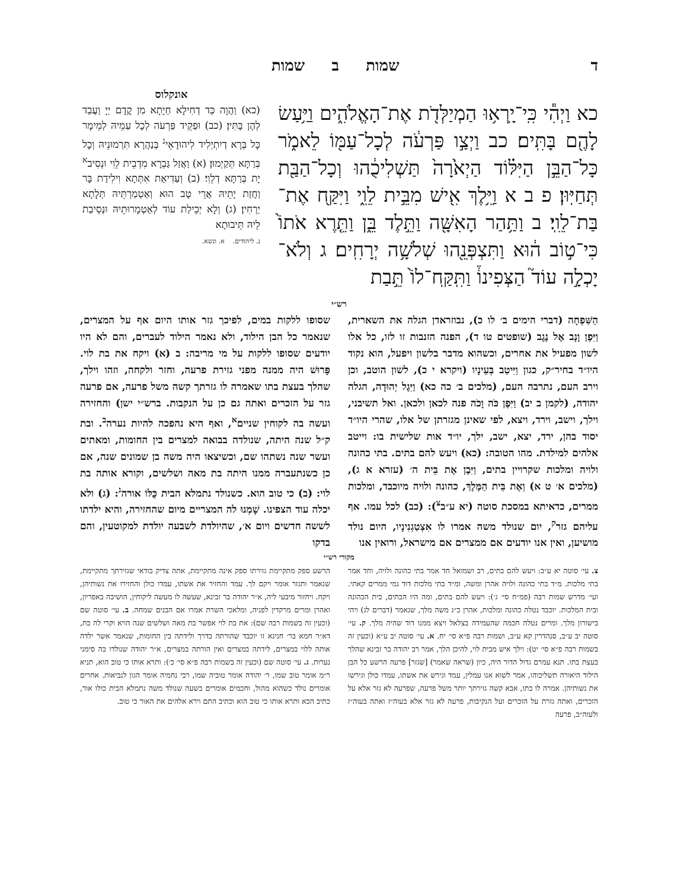ד שמות ב שמות
כא וַיְהִ֕י כִּֽי־יָֽרְא֥וּ הַמְיַלְּדֹ֖ת אֶת־הָאֱלֹהִ֑ים וַיַּ֥עַשׂ לָהֶ֖ם בָּתִּֽים׃ כב וַיְצַ֣ו פַּרְעֹ֔ה לְכָל־עַמּ֖וֹ לֵאמֹ֑ר כָּל־הַבֵּ֣ן הַיִּלּ֗וֹד הַיְאֹ֙רָה֙ תַּשְׁלִיכֻ֔הוּ וְכָל־הַבַּ֖ת תְּחַיּֽוּן׃ פ ב א וַיֵּ֥לֶךְ אִ֖ישׁ מִבֵּ֣ית לֵוִ֑י וַיִּקַּ֖ח אֶת־בַּת־לֵוִֽי׃ ב וַתַּ֥הַר הָאִשָּׁ֖ה וַתֵּ֣לֶד בֵּ֑ן וַתֵּ֤רֶא אֹתוֹ֙ כִּי־ט֣וֹב ה֔וּא וַתִּצְפְּנֵ֖הוּ שְׁלֹשָׁ֥ה יְרָחִֽים׃ ג וְלֹא־יָכְלָ֣ה עוֹד֮ הַצְּפִינוֹ֒ וַתִּֽקַּֽח־לוֹ֙ תֵּ֣בַת
אונקלוס
(כא) וַהֲוָה כַּד דְחִילָא חַיָתָא מִן קֳדָם יְיָ וַעֲבַד לְהֶן בָּתִּין׃ (כב) וּפַקֵיד פַּרְעֹה לְכָל עַמֵיהּ לְמֵימָר כָּל בְּרָא דְיִתְיְלִיד לִיהוּדָאֵי<sup>נ</sup> בְּנַהֲרָא תִּרְמוּנֵיהּ וְכָל בְּרַתָּא תְּקַיְמוּן׃ (א) וַאֲזַל גַּבְרָא מִדְבֵית לֵוִי וּנְסִיב<sup>א</sup> יָת בְּרַתָּא דְלֵוִי׃ (ב) וְעַדִיאַת אִתְּתָא וִילִידַת בָּר וַחֲזַת יָתֵיהּ אֲרֵי טָב הוּא וְאַטְמַרְתֵּיהּ תְּלָתָא יַרְחִין׃ (ג) וְלָא יְכֵילַת עוֹד לְאַטְמָרוּתֵיהּ וּנְסֵיבַת לֵיהּ תֵּיבוּתָא
נ. ליהודים. א. ונשא.
רש״י
הַשִּׁפְחָה (דברי הימים ב׳ לו כ), נבוזראדן הגלה את השארית, וַיִּפֶן וָנָב אֶל נֶגֶב (שופטים טו ד), הפנה הזנבות זו לזו, כל אלו לשון מפעיל את אחרים, וכשהוא מדבר בלשון ויפעל, הוא נקוד היו״ד בחיר״ק, כגון וַיִּיטַב בְּעֵינָיו (ויקרא י כ), לשון הוטב, וכן וירב העם, נתרבה העם, (מלכים ב׳ כה כא) וַיִּגֶל יְהוּדָה, הגלה יהודה, (לקמן ב יב) וַיִּפֶן כֹּה וָכֹה פנה לכאן ולכאן. ואל תשיבני, וילך, וישב, וירד, ויצא, לפי שאינן מגזרתן של אלו, שהרי היו״ד יסוד בהן, ירד, יצא, ישב, ילך, יו״ד אות שלישית בו: וייטב אלהים למילדת. מהו הטובה: (כא) ויעש להם בתים. בתי כהונה ולויה ומלכות שקרויין בתים, וַיִּבֶן אֶת בֵּית ה׳ (עזרא א ג), (מלכים א׳ ט א) וְאֶת בֵּית הַמֶּלֶךְ, כהונה ולויה מיוכבד, ומלכות ממרים, כדאיתא במסכת סוטה (יא ע״ב<sup>צ</sup>): (כב) לכל עמו. אף עליהם גזר<sup>ק</sup>, יום שנולד משה אמרו לו אִצְטַגְנִינָיו, היום נולד מושיען, ואין אנו יודעים אם ממצרים אם מישראל, ורואין אנו
שסופו ללקות במים, לפיכך גזר אותו היום אף על המצרים, שנאמר כל הבן הילוד, ולא נאמר הילוד לעברים, והם לא היו יודעים שסופו ללקות על מי מריבה: ב (א) ויקח את בת לוי. פָּרוּשׁ היה ממנה מפני גזירת פרעה, וחזר ולקחה, וזהו וילך, שהלך בעצת בתו שאמרה לו גזרתך קשה משל פרעה, אם פרעה גזר על הזכרים ואתה גם כן על הנקבות. ברש״י ישן) והחזירה ועשה בה לקוחין שניים<sup>א</sup>, ואף היא נהפכה להיות נערה<sup>ב</sup>. ובת ק״ל שנה היתה, שנולדה בבואה למצרים בין החומות, ומאתים ועשר שנה נשתהו שם, וכשיצאו היה משה בן שמונים שנה, אם כן כשנתעברה ממנו היתה בת מאה ושלשים, וקורא אותה בת לוי: (ב) כי טוב הוא. כשנולד נתמלא הבית כֻּלּוֹ אורה<sup>ג</sup>: (ג) ולא יכלה עוד הצפינו. שָׁמְנוּ לה המצריים מיום שהחזירה, והיא ילדתו לששה חדשים ויום א׳, שהיולדת לשבעה יולדת למקוטעין, והם בדקו
מקורי רש״י
צ. עי׳ סוטה יא ע״ב: ויעש להם בתים, רב ושמואל חד אמר בתי כהונה ולויה, וחד אמר בתי מלכות. מ״ד בתי כהונה ולויה אהרן ומשה, ומ״ד בתי מלכות דוד נמי ממרים קאתי. ועי׳ מדרש שמות רבה (פמ״ח סי׳ ג׳): ויעש להם בתים, ומה היו הבתים, בית הכהונה ובית המלכות. יוכבד נטלה כהונה ומלכות, אהרן כ״ג משה מלך, שנאמר (דברים לג) ויהי בישורון מלך. ומרים נטלה חכמה שהעמידה בצלאל ויצא ממנו דוד שהיה מלך. ק. עי׳ סוטה יב ע״ב, סנהדרין קא ע״ב, ושמות רבה פ״א סי׳ יח. א. עי׳ סוטה יב ע״א (וכעין זה בשמות רבה פ״א סי׳ יט): וילך איש מבית לוי, להיכן הלך, אמר רב יהודה בר זבינא שהלך בעצת בתו. תנא עמרם גדול הדור היה, כיון (שראה שאמר) [שגזר] פרעה הרשע כל הבן הילוד היאורה תשליכוהו, אמר לשוא אנו עמלין, עמד וגירש את אשתו, עמדו כולן וגירשו את נשותיהן. אמרה לו בתו, אבא קשה גזירתך יותר משל פרעה, שפרעה לא גזר אלא על הזכרים, ואתה גזרת על הזכרים ועל הנקיבות, פרעה לא גזר אלא בעוה״ז ואתה בעוה״ז ולעוה״ב, פרעה
הרשע ספק מתקיימת גזירתו ספק אינה מתקיימת, אתה צדיק בודאי שגזירתך מתקיימת, שנאמר ותגזר אומר ויקם לך. עמד והחזיר את אשתו, עמדו כולן והחזירו את נשותיהן, ויקח. ויחזור מיבעי ליה, א״ר יהודה בר זבינא, שעשה לו מעשה ליקוחין, הושיבה באפריון, ואהרן ומרים מרקדין לפניה, ומלאכי השרת אמרו אם הבנים שמחה. ב. עי׳ סוטה שם (וכעין זה בשמות רבה שם): את בת לוי אפשר בת מאה ושלשים שנה הויא וקרי לה בת, דא״ר חמא בר׳ חנינא זו יוכבד שהורתה בדרך ולידתה בין החומות, שנאמר אשר ילדה אותה ללוי במצרים, לידתה במצרים ואין הורתה במצרים, א״ר יהודה שנולדו בה סימני נערות. ג. עי׳ סוטה שם (וכעין זה בשמות רבה פ״א סי׳ כ׳): ותרא אותו כי טוב הוא, תניא ר״מ אומר טוב שמו, ר׳ יהודה אומר טוביה שמו, רבי נחמיה אומר הגון לנביאות. אחרים אומרים נולד כשהוא מהול, וחכמים אומרים בשעה שנולד משה נתמלא הבית כולו אור, כתיב הכא ותרא אותו כי טוב הוא וכתיב התם וירא אלהים את האור כי טוב.